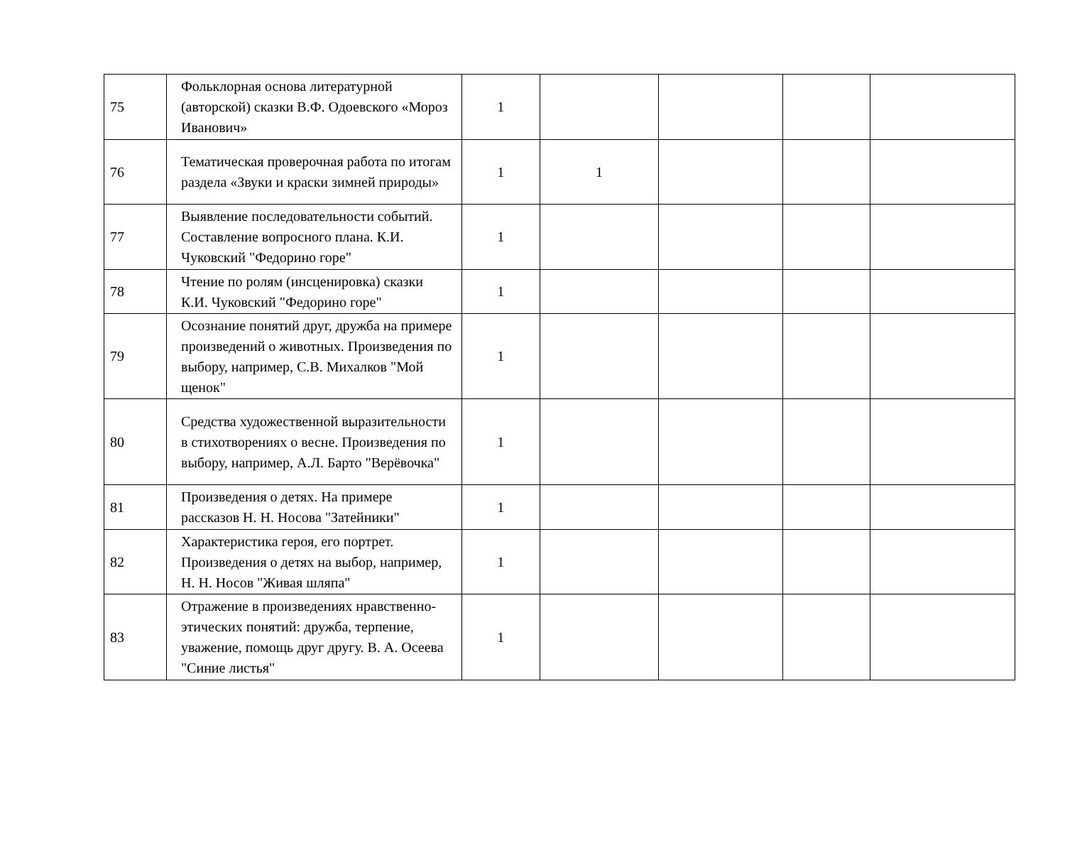| 75 | Фольклорная основа литературной (авторской) сказки В.Ф. Одоевского «Мороз Иванович» | 1 | | | | |
| 76 | Тематическая проверочная работа по итогам раздела «Звуки и краски зимней природы» | 1 | 1 | | | |
| 77 | Выявление последовательности событий. Составление вопросного плана. К.И. Чуковский "Федорино горе" | 1 | | | | |
| 78 | Чтение по ролям (инсценировка) сказки К.И. Чуковский "Федорино горе" | 1 | | | | |
| 79 | Осознание понятий друг, дружба на примере произведений о животных. Произведения по выбору, например, С.В. Михалков "Мой щенок" | 1 | | | | |
| 80 | Средства художественной выразительности в стихотворениях о весне. Произведения по выбору, например, А.Л. Барто "Верёвочка" | 1 | | | | |
| 81 | Произведения о детях. На примере рассказов Н. Н. Носова "Затейники" | 1 | | | | |
| 82 | Характеристика героя, его портрет. Произведения о детях на выбор, например, Н. Н. Носов "Живая шляпа" | 1 | | | | |
| 83 | Отражение в произведениях нравственно-этических понятий: дружба, терпение, уважение, помощь друг другу. В. А. Осеева "Синие листья" | 1 | | | | |